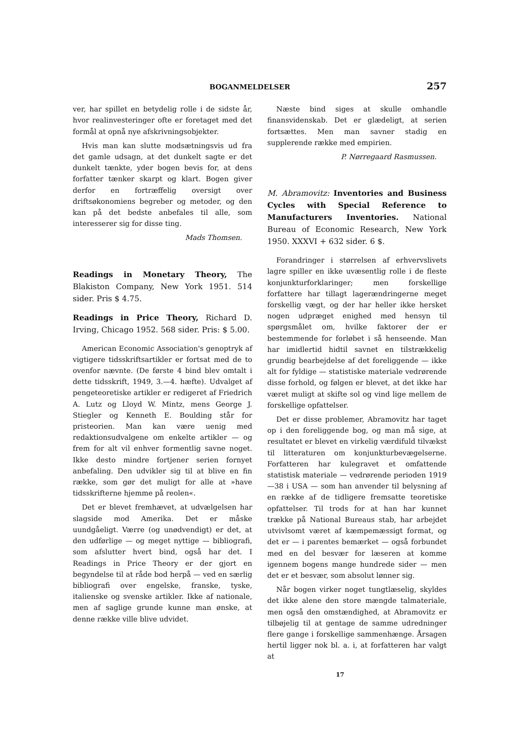BOGANMELDELSER 257
ver, har spillet en betydelig rolle i de sidste år, hvor realinvesteringer ofte er foretaget med det formål at opnå nye afskrivningsobjekter.
Hvis man kan slutte modsætningsvis ud fra det gamle udsagn, at det dunkelt sagte er det dunkelt tænkte, yder bogen bevis for, at dens forfatter tænker skarpt og klart. Bogen giver derfor en fortræffelig oversigt over driftsøkonomiens begreber og metoder, og den kan på det bedste anbefales til alle, som interesserer sig for disse ting.
Mads Thomsen.
Readings in Monetary Theory, The Blakiston Company, New York 1951. 514 sider. Pris $ 4.75.
Readings in Price Theory, Richard D. Irving, Chicago 1952. 568 sider. Pris: $ 5.00.
American Economic Association's genoptryk af vigtigere tidsskriftsartikler er fortsat med de to ovenfor nævnte. (De første 4 bind blev omtalt i dette tidsskrift, 1949, 3.—4. hæfte). Udvalget af pengeteoretiske artikler er redigeret af Friedrich A. Lutz og Lloyd W. Mintz, mens George J. Stiegler og Kenneth E. Boulding står for pristeorien. Man kan være uenig med redaktionsudvalgene om enkelte artikler — og frem for alt vil enhver formentlig savne noget. Ikke desto mindre fortjener serien fornyet anbefaling. Den udvikler sig til at blive en fin række, som gør det muligt for alle at »have tidsskrifterne hjemme på reolen«.
Det er blevet fremhævet, at udvælgelsen har slagside mod Amerika. Det er måske uundgåeligt. Værre (og unødvendigt) er det, at den udførlige — og meget nyttige — bibliografi, som afslutter hvert bind, også har det. I Readings in Price Theory er der gjort en begyndelse til at råde bod herpå — ved en særlig bibliografi over engelske, franske, tyske, italienske og svenske artikler. Ikke af nationale, men af saglige grunde kunne man ønske, at denne række ville blive udvidet.
Næste bind siges at skulle omhandle finansvidenskab. Det er glædeligt, at serien fortsættes. Men man savner stadig en supplerende række med empirien.
P. Nørregaard Rasmussen.
M. Abramovitz: Inventories and Business Cycles with Special Reference to Manufacturers Inventories. National Bureau of Economic Research, New York 1950. XXXVI + 632 sider. 6 $.
Forandringer i størrelsen af erhvervslivets lagre spiller en ikke uvæsentlig rolle i de fleste konjunkturforklaringer; men forskellige forfattere har tillagt lagerændringerne meget forskellig vægt, og der har heller ikke hersket nogen udpræget enighed med hensyn til spørgsmålet om, hvilke faktorer der er bestemmende for forløbet i så henseende. Man har imidlertid hidtil savnet en tilstrækkelig grundig bearbejdelse af det foreliggende — ikke alt for fyldige — statistiske materiale vedrørende disse forhold, og følgen er blevet, at det ikke har været muligt at skifte sol og vind lige mellem de forskellige opfattelser.
Det er disse problemer, Abramovitz har taget op i den foreliggende bog, og man må sige, at resultatet er blevet en virkelig værdifuld tilvækst til litteraturen om konjunkturbevægelserne. Forfatteren har kulegravet et omfattende statistisk materiale — vedrørende perioden 1919—38 i USA — som han anvender til belysning af en række af de tidligere fremsatte teoretiske opfattelser. Til trods for at han har kunnet trække på National Bureaus stab, har arbejdet utvivlsomt været af kæmpemæssigt format, og det er — i parentes bemærket — også forbundet med en del besvær for læseren at komme igennem bogens mange hundrede sider — men det er et besvær, som absolut lønner sig.
Når bogen virker noget tungtlæselig, skyldes det ikke alene den store mængde talmateriale, men også den omstændighed, at Abramovitz er tilbøjelig til at gentage de samme udredninger flere gange i forskellige sammenhænge. Årsagen hertil ligger nok bl. a. i, at forfatteren har valgt at
17